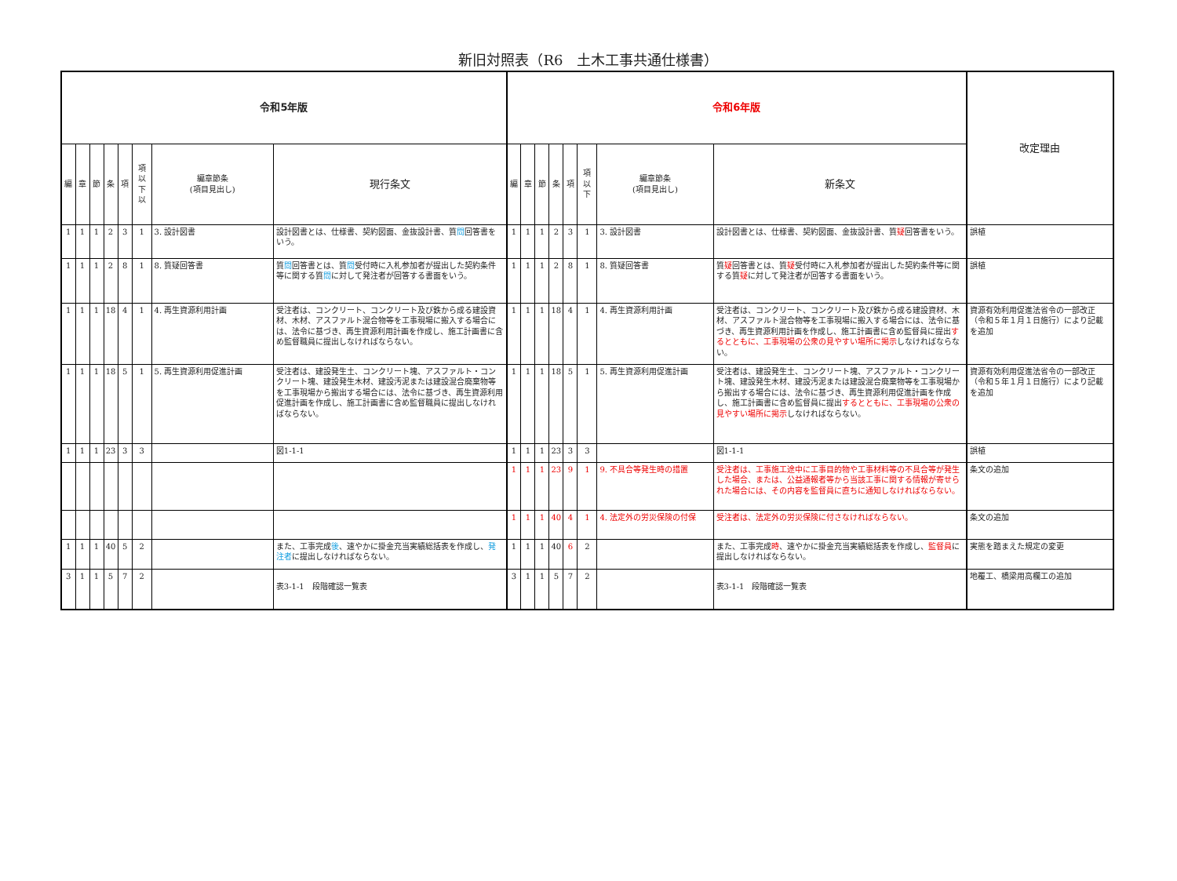新旧対照表（R6　土木工事共通仕様書）
| 令和5年版 | | | | | | | | 令和6年版 | | | | | | | | 改定理由 |
| --- | --- | --- | --- | --- | --- | --- | --- | --- | --- | --- | --- | --- | --- | --- | --- | --- |
| 編 | 章 | 節 | 条 | 項 | 項以下以 | 編章節条 (項目見出し) | 現行条文 | 編 | 章 | 節 | 条 | 項 | 項以下 | 編章節条 (項目見出し) | 新条文 | |
| 1 | 1 | 1 | 2 | 3 | 1 | 3. 設計図書 | 設計図書とは、仕様書、契約図面、金抜設計書、質 問 回答書をいう。 | 1 | 1 | 1 | 2 | 3 | 1 | 3. 設計図書 | 設計図書とは、仕様書、契約図面、金抜設計書、質 疑 回答書をいう。 | 誤植 |
| 1 | 1 | 1 | 2 | 8 | 1 | 8. 質疑回答書 | 質 問 回答書とは、質 問 受付時に入札参加者が提出した契約条件等に関する質 問 に対して発注者が回答する書面をいう。 | 1 | 1 | 1 | 2 | 8 | 1 | 8. 質疑回答書 | 質 疑 回答書とは、質 疑 受付時に入札参加者が提出した契約条件等に関する質 疑 に対して発注者が回答する書面をいう。 | 誤植 |
| 1 | 1 | 1 | 18 | 4 | 1 | 4. 再生資源利用計画 | 受注者は、コンクリート、コンクリート及び鉄から成る建設資材、木材、アスファルト混合物等を工事現場に搬入する場合には、法令に基づき、再生資源利用計画を作成し、施工計画書に含め監督職員に提出しなければならない。 | 1 | 1 | 1 | 18 | 4 | 1 | 4. 再生資源利用計画 | 受注者は、コンクリート、コンクリート及び鉄から成る建設資材、木材、アスファルト混合物等を工事現場に搬入する場合には、法令に基づき、再生資源利用計画を作成し、施工計画書に含め監督員に提出 するとともに、工事現場の公衆の見やすい場所に掲示 しなければならない。 | 資源有効利用促進法省令の一部改正（令和５年１月１日施行）により記載を追加 |
| 1 | 1 | 1 | 18 | 5 | 1 | 5. 再生資源利用促進計画 | 受注者は、建設発生土、コンクリート塊、アスファルト・コンクリート塊、建設発生木材、建設汚泥または建設混合廃棄物等を工事現場から搬出する場合には、法令に基づき、再生資源利用促進計画を作成し、施工計画書に含め監督職員に提出しなければならない。 | 1 | 1 | 1 | 18 | 5 | 1 | 5. 再生資源利用促進計画 | 受注者は、建設発生土、コンクリート塊、アスファルト・コンクリート塊、建設発生木材、建設汚泥または建設混合廃棄物等を工事現場から搬出する場合には、法令に基づき、再生資源利用促進計画を作成し、施工計画書に含め監督員に提出 するとともに、工事現場の公衆の見やすい場所に掲示 しなければならない。 | 資源有効利用促進法省令の一部改正（令和５年１月１日施行）により記載を追加 |
| 1 | 1 | 1 | 23 | 3 | 3 | | 図1-1-1 | 1 | 1 | 1 | 23 | 3 | 3 | | 図1-1-1 | 誤植 |
| | | | | | | | | 1 | 1 | 1 | 23 | 9 | 1 | 9. 不具合等発生時の措置 | 受注者は、工事施工途中に工事目的物や工事材料等の不具合等が発生した場合、または、公益通報者等から当該工事に関する情報が寄せられた場合には、その内容を監督員に直ちに通知しなければならない。 | 条文の追加 |
| | | | | | | | | 1 | 1 | 1 | 40 | 4 | 1 | 4. 法定外の労災保険の付保 | 受注者は、法定外の労災保険に付さなければならない。 | 条文の追加 |
| 1 | 1 | 1 | 40 | 5 | 2 | | また、工事完成 後 、速やかに掛金充当実績総括表を作成し、 発注者 に提出しなければならない。 | 1 | 1 | 1 | 40 | 6 | 2 | | また、工事完成 時 、速やかに掛金充当実績総括表を作成し、 監督員 に提出しなければならない。 | 実態を踏まえた規定の変更 |
| 3 | 1 | 1 | 5 | 7 | 2 | | 表3-1-1 段階確認一覧表 | 3 | 1 | 1 | 5 | 7 | 2 | | 表3-1-1 段階確認一覧表 | 地覆工、橋梁用高欄工の追加 |